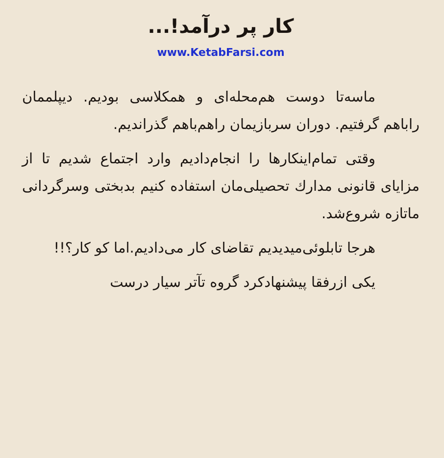کار پر درآمد!...
www.KetabFarsi.com
ماسه‌تا دوست هم‌محله‌ای و همکلاسی بودیم. دیپلممان راباهم گرفتیم. دوران سربازیمان راهم‌باهم گذراندیم.
وقتی تمام‌اینکارها را انجام‌دادیم وارد اجتماع شدیم تا از مزایای قانونی مدارك تحصیلی‌مان استفاده کنیم بدبختی وسرگردانی ماتازه شروع‌شد.
هرجا تابلوئی‌میدیدیم تقاضای کار می‌دادیم.اما کو کار؟!!
یکی ازرفقا پیشنهادکرد گروه تآتر سیار درست